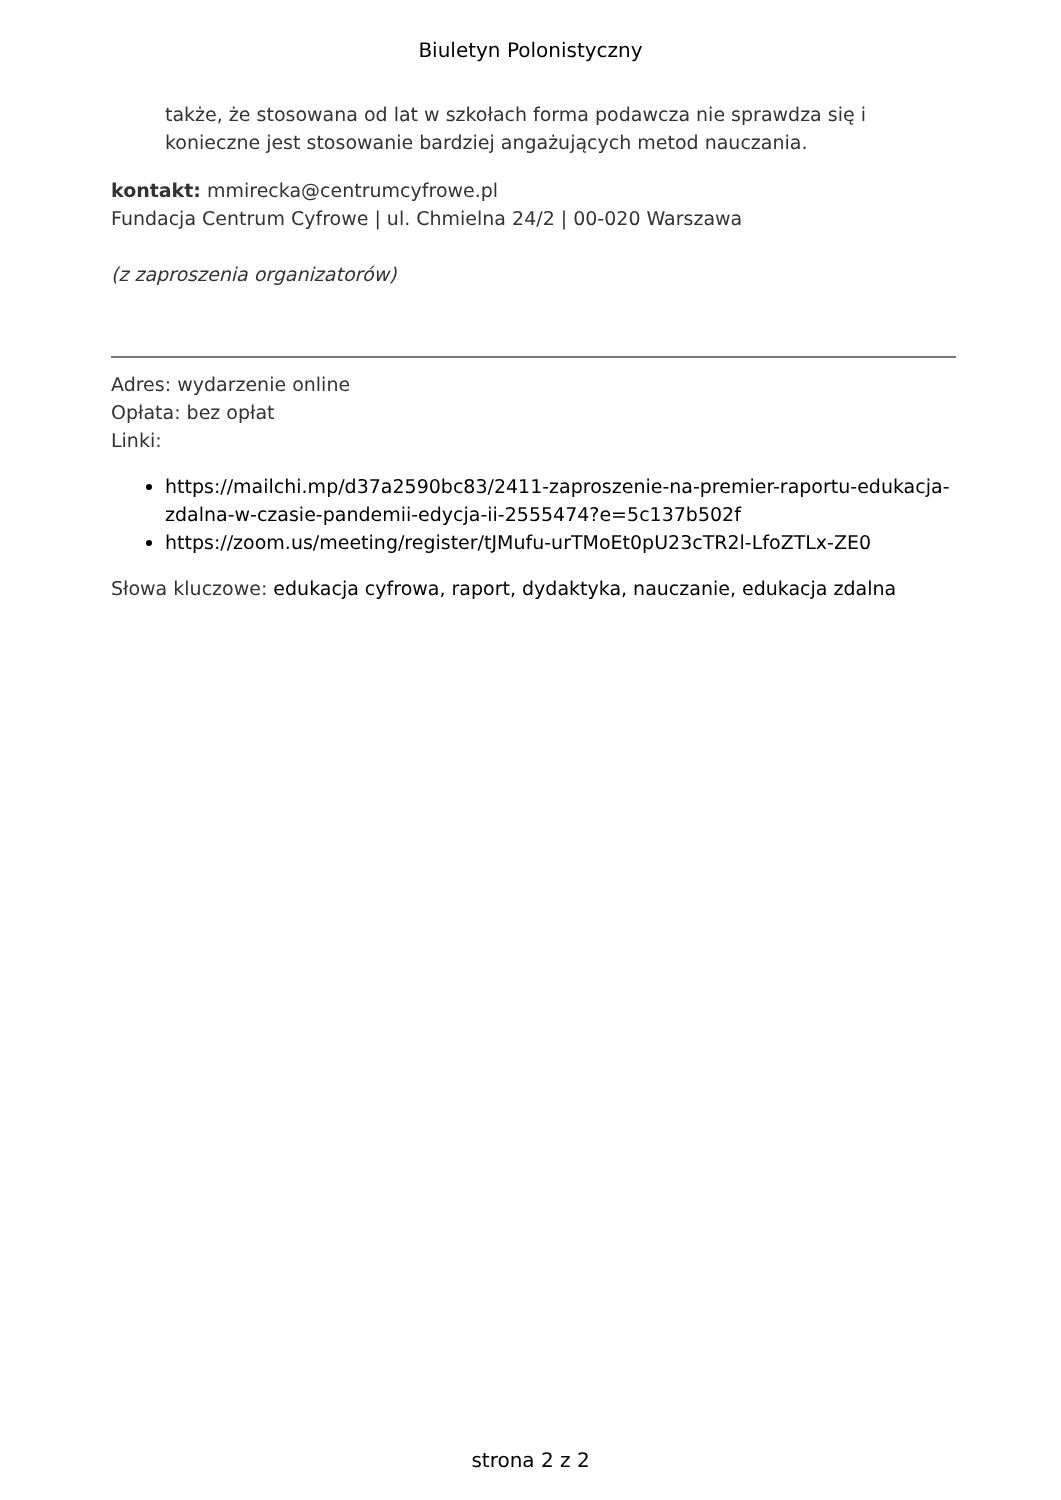Biuletyn Polonistyczny
także, że stosowana od lat w szkołach forma podawcza nie sprawdza się i konieczne jest stosowanie bardziej angażujących metod nauczania.
kontakt: mmirecka@centrumcyfrowe.pl
Fundacja Centrum Cyfrowe | ul. Chmielna 24/2 | 00-020 Warszawa
(z zaproszenia organizatorów)
Adres: wydarzenie online
Opłata: bez opłat
Linki:
https://mailchi.mp/d37a2590bc83/2411-zaproszenie-na-premier-raportu-edukacja-zdalna-w-czasie-pandemii-edycja-ii-2555474?e=5c137b502f
https://zoom.us/meeting/register/tJMufu-urTMoEt0pU23cTR2l-LfoZTLx-ZE0
Słowa kluczowe: edukacja cyfrowa, raport, dydaktyka, nauczanie, edukacja zdalna
strona 2 z 2